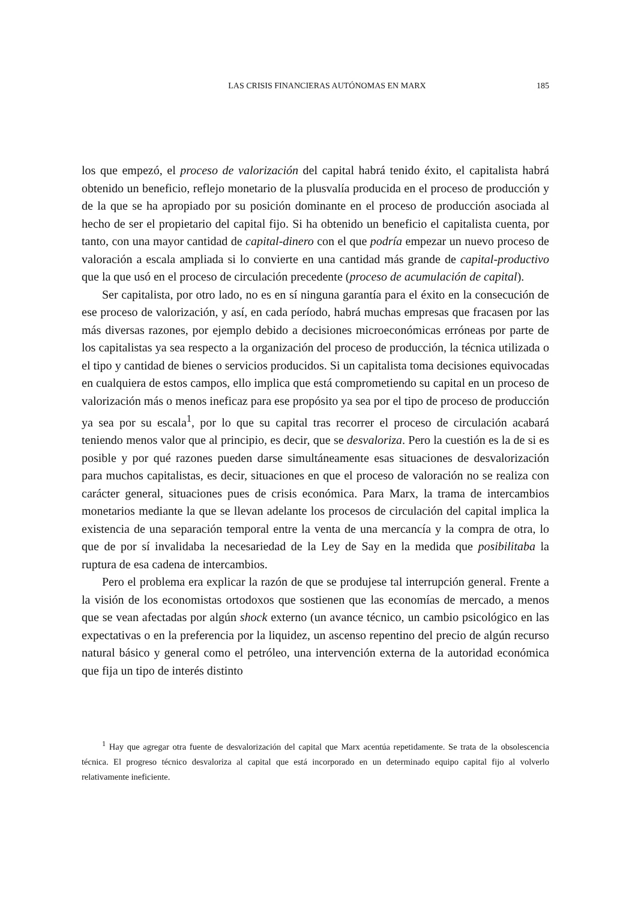LAS CRISIS FINANCIERAS AUTÓNOMAS EN MARX 185
los que empezó, el proceso de valorización del capital habrá tenido éxito, el capitalista habrá obtenido un beneficio, reflejo monetario de la plusvalía producida en el proceso de producción y de la que se ha apropiado por su posición dominante en el proceso de producción asociada al hecho de ser el propietario del capital fijo. Si ha obtenido un beneficio el capitalista cuenta, por tanto, con una mayor cantidad de capital-dinero con el que podría empezar un nuevo proceso de valoración a escala ampliada si lo convierte en una cantidad más grande de capital-productivo que la que usó en el proceso de circulación precedente (proceso de acumulación de capital).
Ser capitalista, por otro lado, no es en sí ninguna garantía para el éxito en la consecución de ese proceso de valorización, y así, en cada período, habrá muchas empresas que fracasen por las más diversas razones, por ejemplo debido a decisiones microeconómicas erróneas por parte de los capitalistas ya sea respecto a la organización del proceso de producción, la técnica utilizada o el tipo y cantidad de bienes o servicios producidos. Si un capitalista toma decisiones equivocadas en cualquiera de estos campos, ello implica que está comprometiendo su capital en un proceso de valorización más o menos ineficaz para ese propósito ya sea por el tipo de proceso de producción ya sea por su escala<sup>1</sup>, por lo que su capital tras recorrer el proceso de circulación acabará teniendo menos valor que al principio, es decir, que se desvaloriza. Pero la cuestión es la de si es posible y por qué razones pueden darse simultáneamente esas situaciones de desvalorización para muchos capitalistas, es decir, situaciones en que el proceso de valoración no se realiza con carácter general, situaciones pues de crisis económica. Para Marx, la trama de intercambios monetarios mediante la que se llevan adelante los procesos de circulación del capital implica la existencia de una separación temporal entre la venta de una mercancía y la compra de otra, lo que de por sí invalidaba la necesariedad de la Ley de Say en la medida que posibilitaba la ruptura de esa cadena de intercambios.
Pero el problema era explicar la razón de que se produjese tal interrupción general. Frente a la visión de los economistas ortodoxos que sostienen que las economías de mercado, a menos que se vean afectadas por algún shock externo (un avance técnico, un cambio psicológico en las expectativas o en la preferencia por la liquidez, un ascenso repentino del precio de algún recurso natural básico y general como el petróleo, una intervención externa de la autoridad económica que fija un tipo de interés distinto
<sup>1</sup> Hay que agregar otra fuente de desvalorización del capital que Marx acentúa repetidamente. Se trata de la obsolescencia técnica. El progreso técnico desvaloriza al capital que está incorporado en un determinado equipo capital fijo al volverlo relativamente ineficiente.